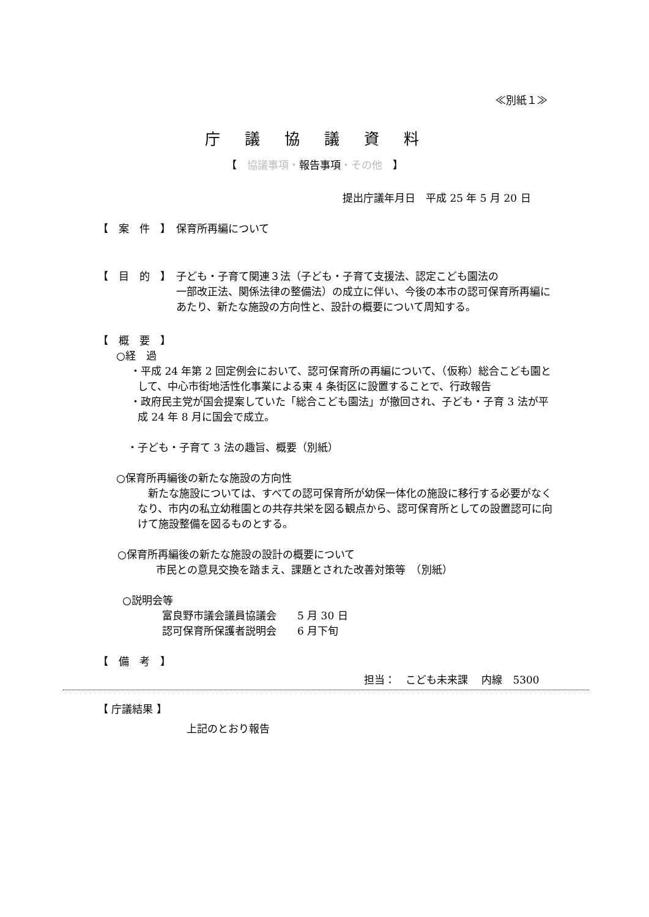≪別紙１≫
庁議協議資料
【　協議事項・報告事項・その他　】
提出庁議年月日　平成 25 年 5 月 20 日
【　案　件　】　保育所再編について
【　目　的　】　子ども・子育て関連３法（子ども・子育て支援法、認定こども園法の
一部改正法、関係法律の整備法）の成立に伴い、今後の本市の認可保育所再編にあたり、新たな施設の方向性と、設計の概要について周知する。
【　概　要　】
○経　過
・平成 24 年第 2 回定例会において、認可保育所の再編について、（仮称）総合こども園として、中心市街地活性化事業による東 4 条街区に設置することで、行政報告
・政府民主党が国会提案していた「総合こども園法」が撤回され、子ども・子育 3 法が平成 24 年 8 月に国会で成立。
・子ども・子育て 3 法の趣旨、概要（別紙）
○保育所再編後の新たな施設の方向性
新たな施設については、すべての認可保育所が幼保一体化の施設に移行する必要がなくなり、市内の私立幼稚園との共存共栄を図る観点から、認可保育所としての設置認可に向けて施設整備を図るものとする。
○保育所再編後の新たな施設の設計の概要について
市民との意見交換を踏まえ、課題とされた改善対策等　（別紙）
○説明会等
富良野市議会議員協議会　　5 月 30 日
認可保育所保護者説明会　　6 月下旬
【　備　考　】
担当：　こども未来課　 内線　5300
【 庁議結果 】
上記のとおり報告